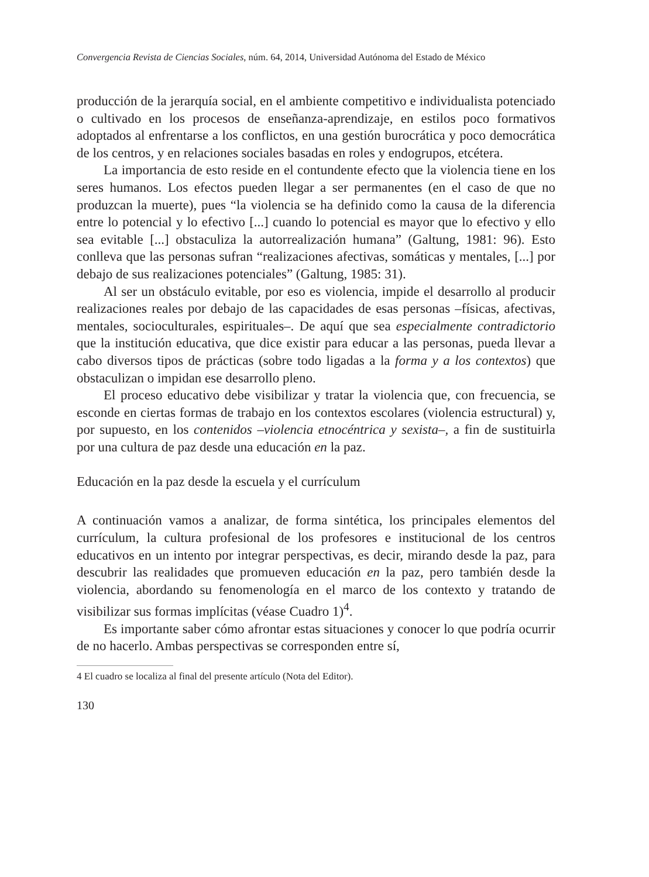Convergencia Revista de Ciencias Sociales, núm. 64, 2014, Universidad Autónoma del Estado de México
producción de la jerarquía social, en el ambiente competitivo e individualista potenciado o cultivado en los procesos de enseñanza-aprendizaje, en estilos poco formativos adoptados al enfrentarse a los conflictos, en una gestión burocrática y poco democrática de los centros, y en relaciones sociales basadas en roles y endogrupos, etcétera.
La importancia de esto reside en el contundente efecto que la violencia tiene en los seres humanos. Los efectos pueden llegar a ser permanentes (en el caso de que no produzcan la muerte), pues “la violencia se ha definido como la causa de la diferencia entre lo potencial y lo efectivo [...] cuando lo potencial es mayor que lo efectivo y ello sea evitable [...] obstaculiza la autorrealización humana” (Galtung, 1981: 96). Esto conlleva que las personas sufran “realizaciones afectivas, somáticas y mentales, [...] por debajo de sus realizaciones potenciales” (Galtung, 1985: 31).
Al ser un obstáculo evitable, por eso es violencia, impide el desarrollo al producir realizaciones reales por debajo de las capacidades de esas personas –físicas, afectivas, mentales, socioculturales, espirituales–. De aquí que sea especialmente contradictorio que la institución educativa, que dice existir para educar a las personas, pueda llevar a cabo diversos tipos de prácticas (sobre todo ligadas a la forma y a los contextos) que obstaculizan o impidan ese desarrollo pleno.
El proceso educativo debe visibilizar y tratar la violencia que, con frecuencia, se esconde en ciertas formas de trabajo en los contextos escolares (violencia estructural) y, por supuesto, en los contenidos –violencia etnocéntrica y sexista–, a fin de sustituirla por una cultura de paz desde una educación en la paz.
Educación en la paz desde la escuela y el currículum
A continuación vamos a analizar, de forma sintética, los principales elementos del currículum, la cultura profesional de los profesores e institucional de los centros educativos en un intento por integrar perspectivas, es decir, mirando desde la paz, para descubrir las realidades que promueven educación en la paz, pero también desde la violencia, abordando su fenomenología en el marco de los contexto y tratando de visibilizar sus formas implícitas (véase Cuadro 1)<sup>4</sup>.
Es importante saber cómo afrontar estas situaciones y conocer lo que podría ocurrir de no hacerlo. Ambas perspectivas se corresponden entre sí,
4 El cuadro se localiza al final del presente artículo (Nota del Editor).
130